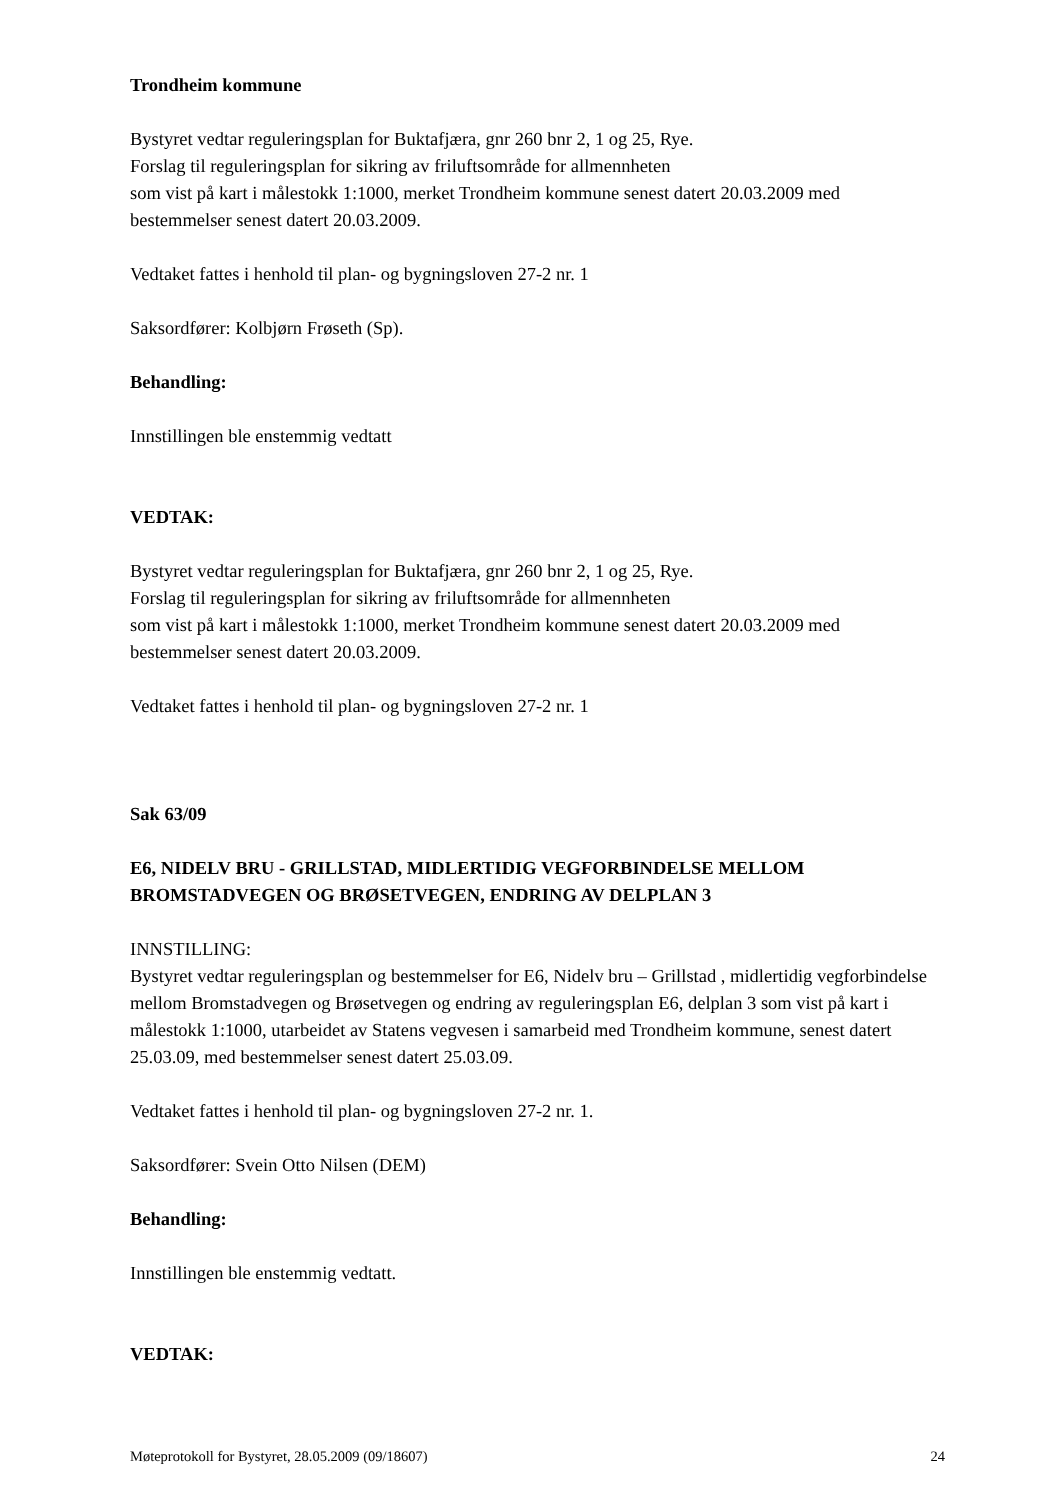Trondheim kommune
Bystyret vedtar reguleringsplan for Buktafjæra, gnr 260 bnr 2, 1 og 25, Rye.
Forslag til reguleringsplan for sikring av friluftsområde for allmennheten
som vist på kart i målestokk 1:1000, merket Trondheim kommune senest datert 20.03.2009 med bestemmelser senest datert 20.03.2009.
Vedtaket fattes i henhold til plan- og bygningsloven 27-2 nr. 1
Saksordfører: Kolbjørn Frøseth (Sp).
Behandling:
Innstillingen ble enstemmig vedtatt
VEDTAK:
Bystyret vedtar reguleringsplan for Buktafjæra, gnr 260 bnr 2, 1 og 25, Rye.
Forslag til reguleringsplan for sikring av friluftsområde for allmennheten
som vist på kart i målestokk 1:1000, merket Trondheim kommune senest datert 20.03.2009 med bestemmelser senest datert 20.03.2009.
Vedtaket fattes i henhold til plan- og bygningsloven 27-2 nr. 1
Sak 63/09
E6, NIDELV BRU - GRILLSTAD, MIDLERTIDIG VEGFORBINDELSE MELLOM BROMSTADVEGEN OG BRØSETVEGEN, ENDRING AV DELPLAN 3
INNSTILLING:
Bystyret vedtar reguleringsplan og bestemmelser for E6, Nidelv bru – Grillstad , midlertidig vegforbindelse mellom Bromstadvegen og Brøsetvegen og endring av reguleringsplan E6, delplan 3 som vist på kart i målestokk 1:1000, utarbeidet av Statens vegvesen i samarbeid med Trondheim kommune, senest datert 25.03.09, med bestemmelser senest datert 25.03.09.
Vedtaket fattes i henhold til plan- og bygningsloven 27-2 nr. 1.
Saksordfører: Svein Otto Nilsen (DEM)
Behandling:
Innstillingen ble enstemmig vedtatt.
VEDTAK:
Møteprotokoll for Bystyret, 28.05.2009 (09/18607) 24